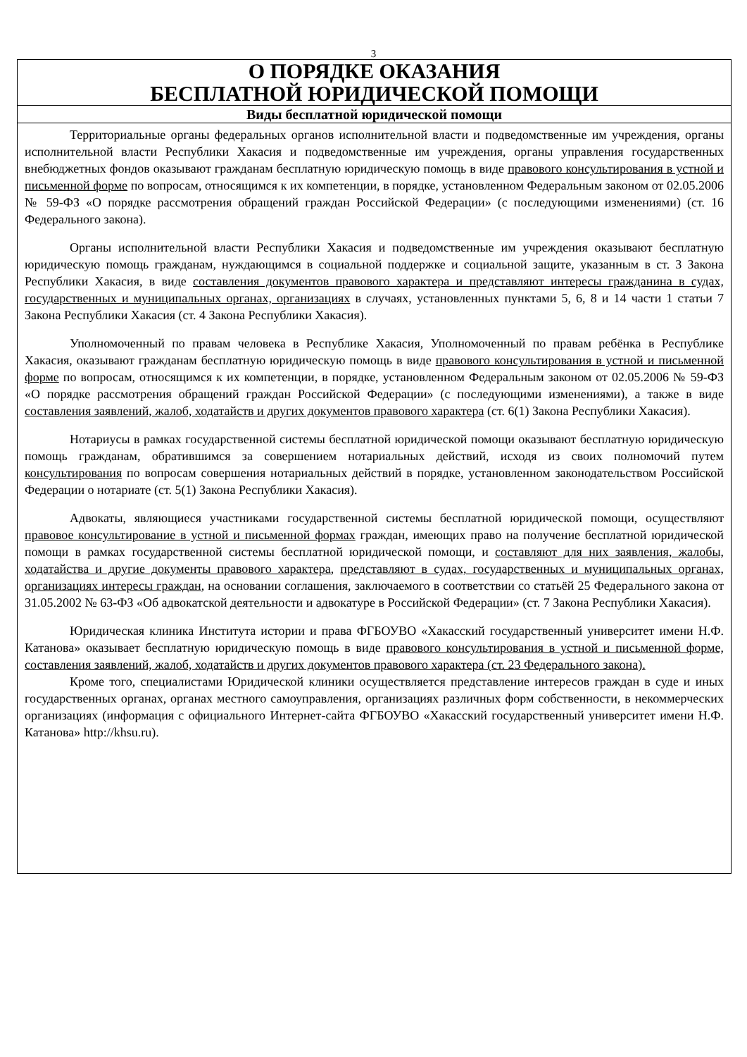3
| О ПОРЯДКЕ ОКАЗАНИЯ БЕСПЛАТНОЙ ЮРИДИЧЕСКОЙ ПОМОЩИ |
| Виды бесплатной юридической помощи |
| Территориальные органы федеральных органов исполнительной власти и подведомственные им учреждения, органы исполнительной власти Республики Хакасия и подведомственные им учреждения, органы управления государственных внебюджетных фондов оказывают гражданам бесплатную юридическую помощь в виде правового консультирования в устной и письменной форме по вопросам, относящимся к их компетенции, в порядке, установленном Федеральным законом от 02.05.2006 № 59-ФЗ «О порядке рассмотрения обращений граждан Российской Федерации» (с последующими изменениями) (ст. 16 Федерального закона). Органы исполнительной власти Республики Хакасия и подведомственные им учреждения оказывают бесплатную юридическую помощь гражданам, нуждающимся в социальной поддержке и социальной защите, указанным в ст. 3 Закона Республики Хакасия, в виде составления документов правового характера и представляют интересы гражданина в судах, государственных и муниципальных органах, организациях в случаях, установленных пунктами 5, 6, 8 и 14 части 1 статьи 7 Закона Республики Хакасия (ст. 4 Закона Республики Хакасия). Уполномоченный по правам человека в Республике Хакасия, Уполномоченный по правам ребёнка в Республике Хакасия, оказывают гражданам бесплатную юридическую помощь в виде правового консультирования в устной и письменной форме по вопросам, относящимся к их компетенции, в порядке, установленном Федеральным законом от 02.05.2006 № 59-ФЗ «О порядке рассмотрения обращений граждан Российской Федерации» (с последующими изменениями), а также в виде составления заявлений, жалоб, ходатайств и других документов правового характера (ст. 6(1) Закона Республики Хакасия). Нотариусы в рамках государственной системы бесплатной юридической помощи оказывают бесплатную юридическую помощь гражданам, обратившимся за совершением нотариальных действий, исходя из своих полномочий путем консультирования по вопросам совершения нотариальных действий в порядке, установленном законодательством Российской Федерации о нотариате (ст. 5(1) Закона Республики Хакасия). Адвокаты, являющиеся участниками государственной системы бесплатной юридической помощи, осуществляют правовое консультирование в устной и письменной формах граждан, имеющих право на получение бесплатной юридической помощи в рамках государственной системы бесплатной юридической помощи, и составляют для них заявления, жалобы, ходатайства и другие документы правового характера , представляют в судах, государственных и муниципальных органах, организациях интересы граждан , на основании соглашения, заключаемого в соответствии со статьёй 25 Федерального закона от 31.05.2002 № 63-ФЗ «Об адвокатской деятельности и адвокатуре в Российской Федерации» (ст. 7 Закона Республики Хакасия). Юридическая клиника Института истории и права ФГБОУВО «Хакасский государственный университет имени Н.Ф. Катанова» оказывает бесплатную юридическую помощь в виде правового консультирования в устной и письменной форме, составления заявлений, жалоб, ходатайств и других документов правового характера (ст. 23 Федерального закона). Кроме того, специалистами Юридической клиники осуществляется представление интересов граждан в суде и иных государственных органах, органах местного самоуправления, организациях различных форм собственности, в некоммерческих организациях (информация с официального Интернет-сайта ФГБОУВО «Хакасский государственный университет имени Н.Ф. Катанова» http://khsu.ru). |